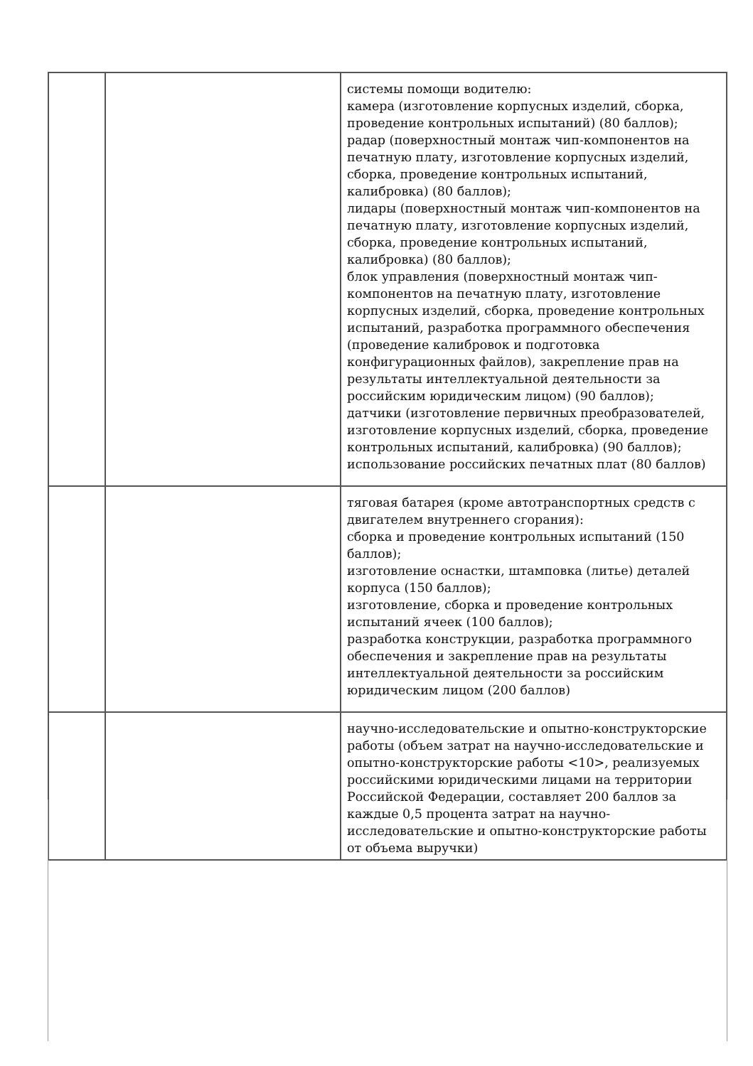| | | системы помощи водителю: камера (изготовление корпусных изделий, сборка, проведение контрольных испытаний) (80 баллов); радар (поверхностный монтаж чип-компонентов на печатную плату, изготовление корпусных изделий, сборка, проведение контрольных испытаний, калибровка) (80 баллов); лидары (поверхностный монтаж чип-компонентов на печатную плату, изготовление корпусных изделий, сборка, проведение контрольных испытаний, калибровка) (80 баллов); блок управления (поверхностный монтаж чип-компонентов на печатную плату, изготовление корпусных изделий, сборка, проведение контрольных испытаний, разработка программного обеспечения (проведение калибровок и подготовка конфигурационных файлов), закрепление прав на результаты интеллектуальной деятельности за российским юридическим лицом) (90 баллов); датчики (изготовление первичных преобразователей, изготовление корпусных изделий, сборка, проведение контрольных испытаний, калибровка) (90 баллов); использование российских печатных плат (80 баллов) |
| | | тяговая батарея (кроме автотранспортных средств с двигателем внутреннего сгорания): сборка и проведение контрольных испытаний (150 баллов); изготовление оснастки, штамповка (литье) деталей корпуса (150 баллов); изготовление, сборка и проведение контрольных испытаний ячеек (100 баллов); разработка конструкции, разработка программного обеспечения и закрепление прав на результаты интеллектуальной деятельности за российским юридическим лицом (200 баллов) |
| | | научно-исследовательские и опытно-конструкторские работы (объем затрат на научно-исследовательские и опытно-конструкторские работы <10>, реализуемых российскими юридическими лицами на территории Российской Федерации, составляет 200 баллов за каждые 0,5 процента затрат на научно-исследовательские и опытно-конструкторские работы от объема выручки) |